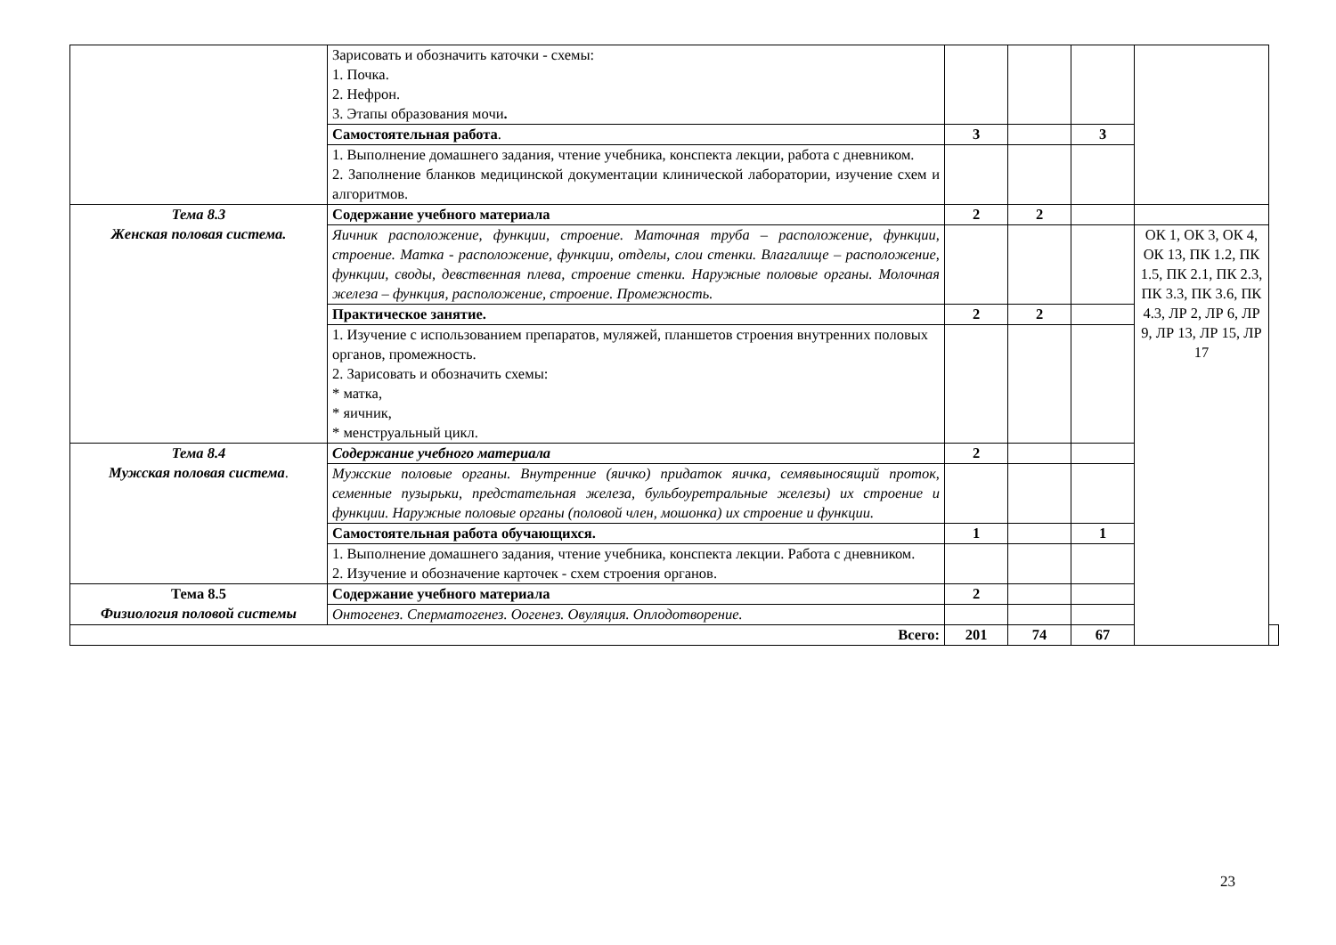| | Зарисовать и обозначить каточки - схемы: 1. Почка. 2. Нефрон. 3. Этапы образования мочи . | | | | | |
| | Самостоятельная работа . | 3 | | 3 | | |
| | 1. Выполнение домашнего задания, чтение учебника, конспекта лекции, работа с дневником. 2. Заполнение бланков медицинской документации клинической лаборатории, изучение схем и алгоритмов. | | | | | |
| Тема 8.3 Женская половая система. | Содержание учебного материала | 2 | 2 | | | |
| | Яичник расположение, функции, строение. Маточная труба – расположение, функции, строение. Матка - расположение, функции, отделы, слои стенки. Влагалище – расположение, функции, своды, девственная плева, строение стенки. Наружные половые органы. Молочная железа – функция, расположение, строение. Промежность. | | | | ОК 1, ОК 3, ОК 4, ОК 13, ПК 1.2, ПК 1.5, ПК 2.1, ПК 2.3, ПК 3.3, ПК 3.6, ПК 4.3, ЛР 2, ЛР 6, ЛР 9, ЛР 13, ЛР 15, ЛР 17 | |
| | Практическое занятие. | 2 | 2 | | | |
| | 1. Изучение с использованием препаратов, муляжей, планшетов строения внутренних половых органов, промежность. 2. Зарисовать и обозначить схемы: * матка, * яичник, * менструальный цикл. | | | | | |
| Тема 8.4 Мужская половая система . | Содержание учебного материала | 2 | | | | |
| | Мужские половые органы. Внутренние (яичко) придаток яичка, семявыносящий проток, семенные пузырьки, предстательная железа, бульбоуретральные железы) их строение и функции. Наружные половые органы (половой член, мошонка) их строение и функции. | | | | | |
| | Самостоятельная работа обучающихся. | 1 | | 1 | | |
| | 1. Выполнение домашнего задания, чтение учебника, конспекта лекции. Работа с дневником. 2. Изучение и обозначение карточек - схем строения органов. | | | | | |
| Тема 8.5 Физиология половой системы | Содержание учебного материала | 2 | | | | |
| | Онтогенез. Сперматогенез. Оогенез. Овуляция. Оплодотворение. | | | | | |
| Всего: | | 201 | 74 | 67 | | |
23